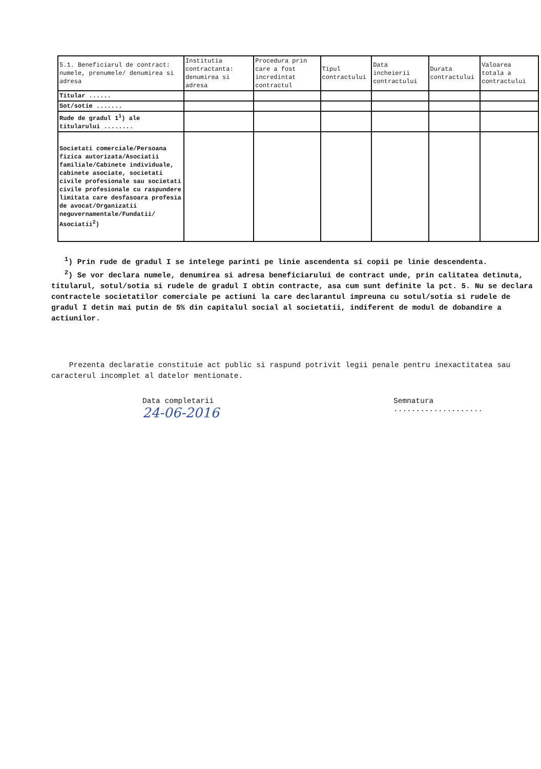| 5.1. Beneficiarul de contract: numele, prenumele/ denumirea si adresa | Institutia contractanta: denumirea si adresa | Procedura prin care a fost incredintat contractul | Tipul contractului | Data incheierii contractului | Durata contractului | Valoarea totala a contractului |
| --- | --- | --- | --- | --- | --- | --- |
| Titular ...... | | | | | | |
| Sot/sotie ....... | | | | | | |
| Rude de gradul 1<sup>1</sup>) ale titularului ........ | | | | | | |
| Societati comerciale/Persoana fizica autorizata/Asociatii familiale/Cabinete individuale, cabinete asociate, societati civile profesionale sau societati civile profesionale cu raspundere limitata care desfasoara profesia de avocat/Organizatii neguvernamentale/Fundatii/ Asociatii<sup>2</sup>) | | | | | | |
<sup>1</sup>) Prin rude de gradul I se intelege parinti pe linie ascendenta si copii pe linie descendenta.
<sup>2</sup>) Se vor declara numele, denumirea si adresa beneficiarului de contract unde, prin calitatea detinuta, titularul, sotul/sotia si rudele de gradul I obtin contracte, asa cum sunt definite la pct. 5. Nu se declara contractele societatilor comerciale pe actiuni la care declarantul impreuna cu sotul/sotia si rudele de gradul I detin mai putin de 5% din capitalul social al societatii, indiferent de modul de dobandire a actiunilor.
Prezenta declaratie constituie act public si raspund potrivit legii penale pentru inexactitatea sau caracterul incomplet al datelor mentionate.
Data completarii
24-06-2016
Semnatura
....................